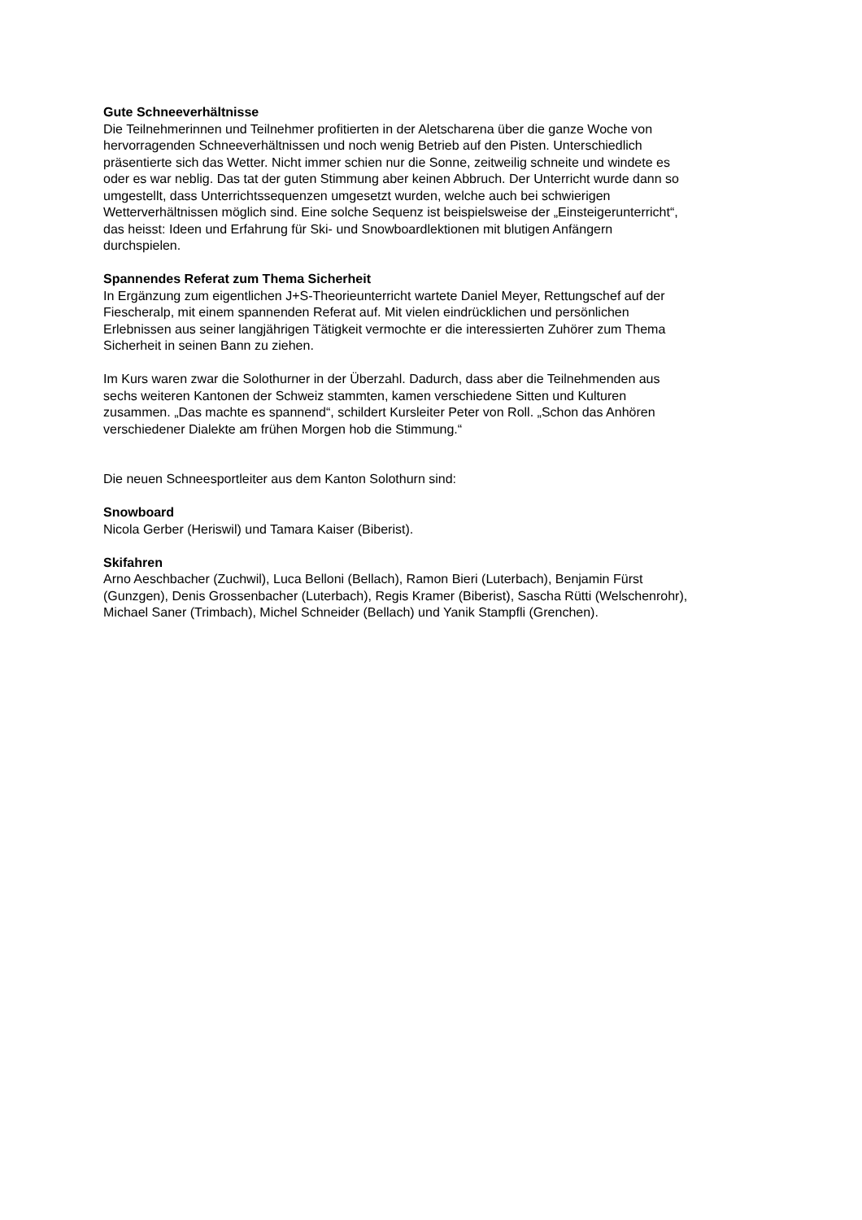Gute Schneeverhältnisse
Die Teilnehmerinnen und Teilnehmer profitierten in der Aletscharena über die ganze Woche von
hervorragenden Schneeverhältnissen und noch wenig Betrieb auf den Pisten. Unterschiedlich
präsentierte sich das Wetter. Nicht immer schien nur die Sonne, zeitweilig schneite und windete es
oder es war neblig. Das tat der guten Stimmung aber keinen Abbruch. Der Unterricht wurde dann so
umgestellt, dass Unterrichtssequenzen umgesetzt wurden, welche auch bei schwierigen
Wetterverhältnissen möglich sind. Eine solche Sequenz ist beispielsweise der „Einsteigerunterricht“,
das heisst: Ideen und Erfahrung für Ski- und Snowboardlektionen mit blutigen Anfängern
durchspielen.
Spannendes Referat zum Thema Sicherheit
In Ergänzung zum eigentlichen J+S-Theorieunterricht wartete Daniel Meyer, Rettungschef auf der
Fiescheralp, mit einem spannenden Referat auf. Mit vielen eindrücklichen und persönlichen
Erlebnissen aus seiner langjährigen Tätigkeit vermochte er die interessierten Zuhörer zum Thema
Sicherheit in seinen Bann zu ziehen.
Im Kurs waren zwar die Solothurner in der Überzahl. Dadurch, dass aber die Teilnehmenden aus
sechs weiteren Kantonen der Schweiz stammten, kamen verschiedene Sitten und Kulturen
zusammen. „Das machte es spannend“, schildert Kursleiter Peter von Roll. „Schon das Anhören
verschiedener Dialekte am frühen Morgen hob die Stimmung.“
Die neuen Schneesportleiter aus dem Kanton Solothurn sind:
Snowboard
Nicola Gerber (Heriswil) und Tamara Kaiser (Biberist).
Skifahren
Arno Aeschbacher (Zuchwil), Luca Belloni (Bellach), Ramon Bieri (Luterbach), Benjamin Fürst
(Gunzgen), Denis Grossenbacher (Luterbach), Regis Kramer (Biberist), Sascha Rütti (Welschenrohr),
Michael Saner (Trimbach), Michel Schneider (Bellach) und Yanik Stampfli (Grenchen).